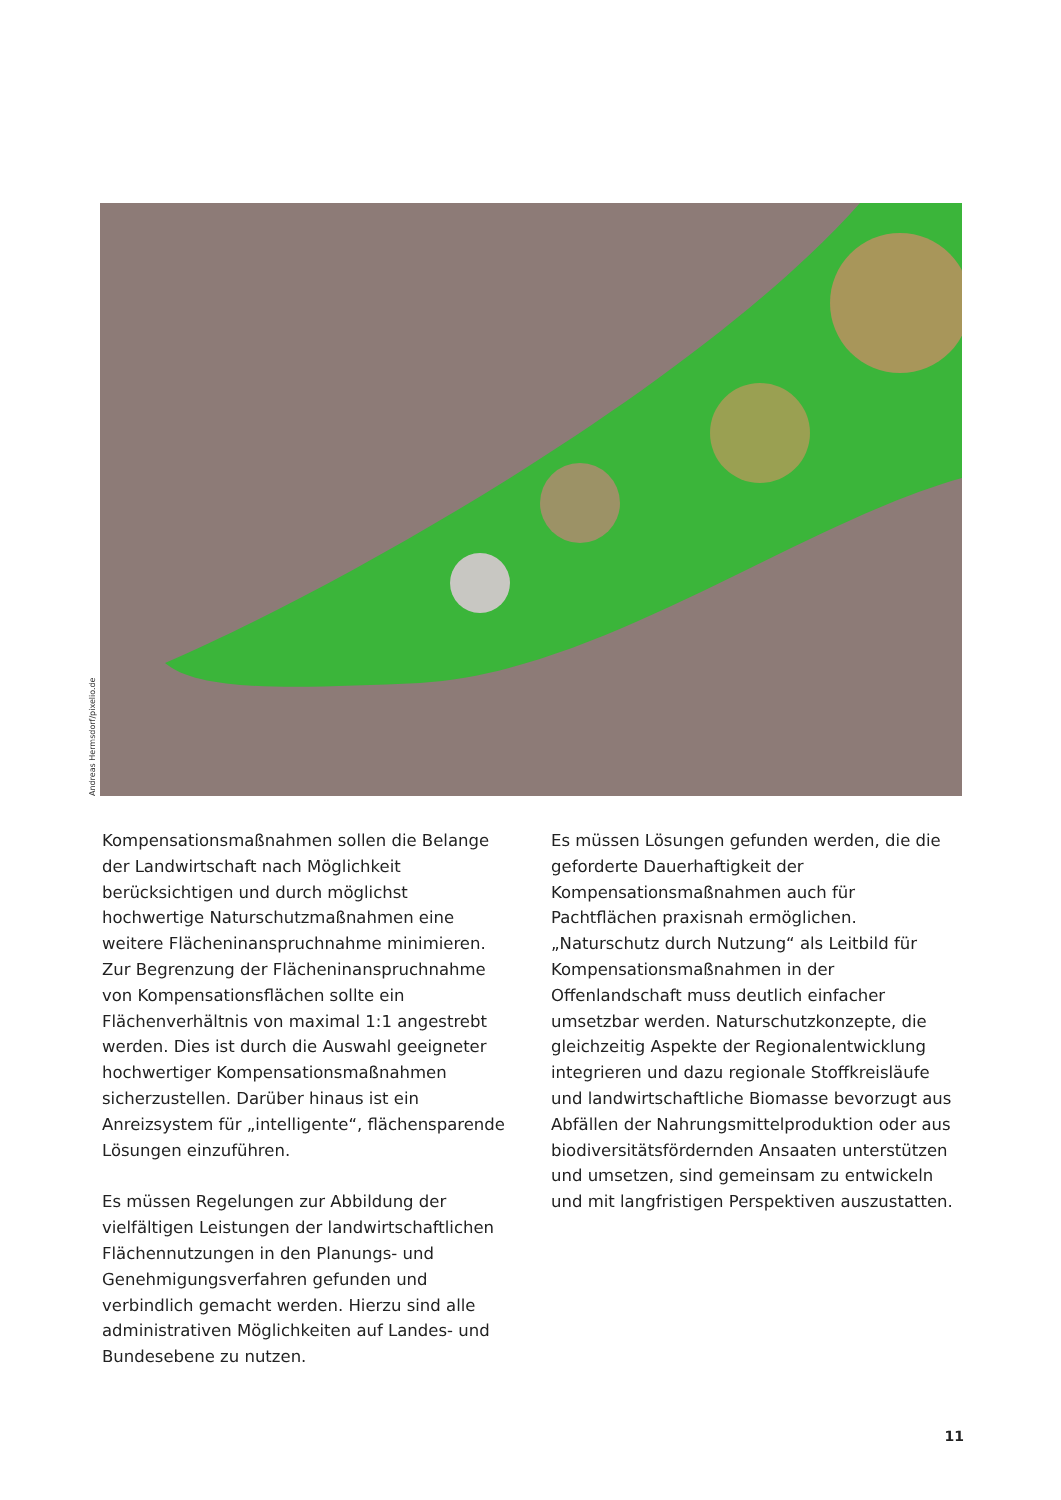Andreas Hermsdorf/pixelio.de
Kompensationsmaßnahmen sollen die Belange der Landwirtschaft nach Möglichkeit berücksichtigen und durch möglichst hochwertige Naturschutzmaßnahmen eine weitere Flächeninanspruchnahme minimieren. Zur Begrenzung der Flächeninanspruchnahme von Kompensationsflächen sollte ein Flächenverhältnis von maximal 1:1 angestrebt werden. Dies ist durch die Auswahl geeigneter hochwertiger Kompensationsmaßnahmen sicherzustellen. Darüber hinaus ist ein Anreizsystem für „intelligente“, flächensparende Lösungen einzuführen.
Es müssen Regelungen zur Abbildung der vielfältigen Leistungen der landwirtschaftlichen Flächennutzungen in den Planungs- und Genehmigungsverfahren gefunden und verbindlich gemacht werden. Hierzu sind alle administrativen Möglichkeiten auf Landes- und Bundesebene zu nutzen.
Es müssen Lösungen gefunden werden, die die geforderte Dauerhaftigkeit der Kompensationsmaßnahmen auch für Pachtflächen praxisnah ermöglichen. „Naturschutz durch Nutzung“ als Leitbild für Kompensationsmaßnahmen in der Offenlandschaft muss deutlich einfacher umsetzbar werden. Naturschutzkonzepte, die gleichzeitig Aspekte der Regionalentwicklung integrieren und dazu regionale Stoffkreisläufe und landwirtschaftliche Biomasse bevorzugt aus Abfällen der Nahrungsmittelproduktion oder aus biodiversitätsfördernden Ansaaten unterstützen und umsetzen, sind gemeinsam zu entwickeln und mit langfristigen Perspektiven auszustatten.
11